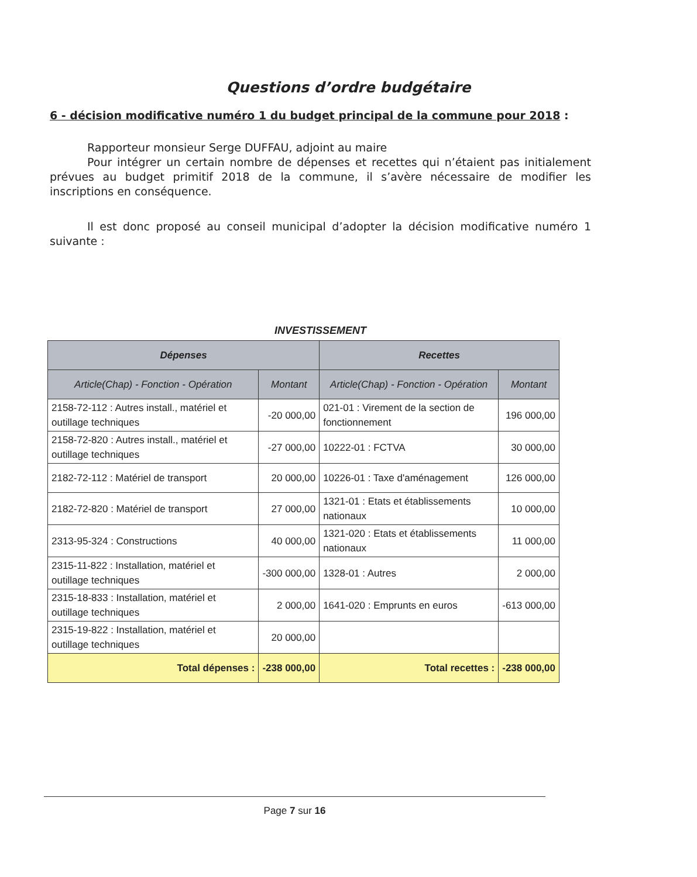Questions d’ordre budgétaire
6 - décision modificative numéro 1 du budget principal de la commune pour 2018 :
Rapporteur monsieur Serge DUFFAU, adjoint au maire
Pour intégrer un certain nombre de dépenses et recettes qui n’étaient pas initialement prévues au budget primitif 2018 de la commune, il s’avère nécessaire de modifier les inscriptions en conséquence.
Il est donc proposé au conseil municipal d’adopter la décision modificative numéro 1 suivante :
INVESTISSEMENT
| Dépenses | | Recettes | |
| --- | --- | --- | --- |
| Article(Chap) - Fonction - Opération | Montant | Article(Chap) - Fonction - Opération | Montant |
| 2158-72-112 : Autres install., matériel et outillage techniques | -20 000,00 | 021-01 : Virement de la section de fonctionnement | 196 000,00 |
| 2158-72-820 : Autres install., matériel et outillage techniques | -27 000,00 | 10222-01 : FCTVA | 30 000,00 |
| 2182-72-112 : Matériel de transport | 20 000,00 | 10226-01 : Taxe d'aménagement | 126 000,00 |
| 2182-72-820 : Matériel de transport | 27 000,00 | 1321-01 : Etats et établissements nationaux | 10 000,00 |
| 2313-95-324 : Constructions | 40 000,00 | 1321-020 : Etats et établissements nationaux | 11 000,00 |
| 2315-11-822 : Installation, matériel et outillage techniques | -300 000,00 | 1328-01 : Autres | 2 000,00 |
| 2315-18-833 : Installation, matériel et outillage techniques | 2 000,00 | 1641-020 : Emprunts en euros | -613 000,00 |
| 2315-19-822 : Installation, matériel et outillage techniques | 20 000,00 | | |
| Total dépenses : | -238 000,00 | Total recettes : | -238 000,00 |
Page 7 sur 16